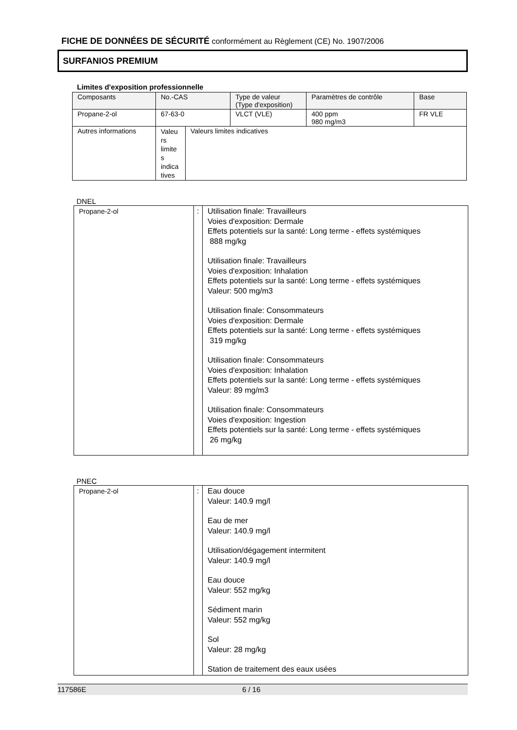FICHE DE DONNÉES DE SÉCURITÉ conformément au Règlement (CE) No. 1907/2006
SURFANIOS PREMIUM
Limites d'exposition professionnelle
| Composants | No.-CAS | | Type de valeur (Type d'exposition) | Paramètres de contrôle | Base |
| Propane-2-ol | 67-63-0 | | VLCT (VLE) | 400 ppm 980 mg/m3 | FR VLE |
| Autres informations | Valeu rs limite s indica tives | Valeurs limites indicatives | | | |
DNEL
| Propane-2-ol | : | Utilisation finale: Travailleurs Voies d'exposition: Dermale Effets potentiels sur la santé: Long terme - effets systémiques 888 mg/kg Utilisation finale: Travailleurs Voies d'exposition: Inhalation Effets potentiels sur la santé: Long terme - effets systémiques Valeur: 500 mg/m3 Utilisation finale: Consommateurs Voies d'exposition: Dermale Effets potentiels sur la santé: Long terme - effets systémiques 319 mg/kg Utilisation finale: Consommateurs Voies d'exposition: Inhalation Effets potentiels sur la santé: Long terme - effets systémiques Valeur: 89 mg/m3 Utilisation finale: Consommateurs Voies d'exposition: Ingestion Effets potentiels sur la santé: Long terme - effets systémiques 26 mg/kg |
PNEC
| Propane-2-ol | : | Eau douce Valeur: 140.9 mg/l Eau de mer Valeur: 140.9 mg/l Utilisation/dégagement intermitent Valeur: 140.9 mg/l Eau douce Valeur: 552 mg/kg Sédiment marin Valeur: 552 mg/kg Sol Valeur: 28 mg/kg Station de traitement des eaux usées |
117586E 6 / 16